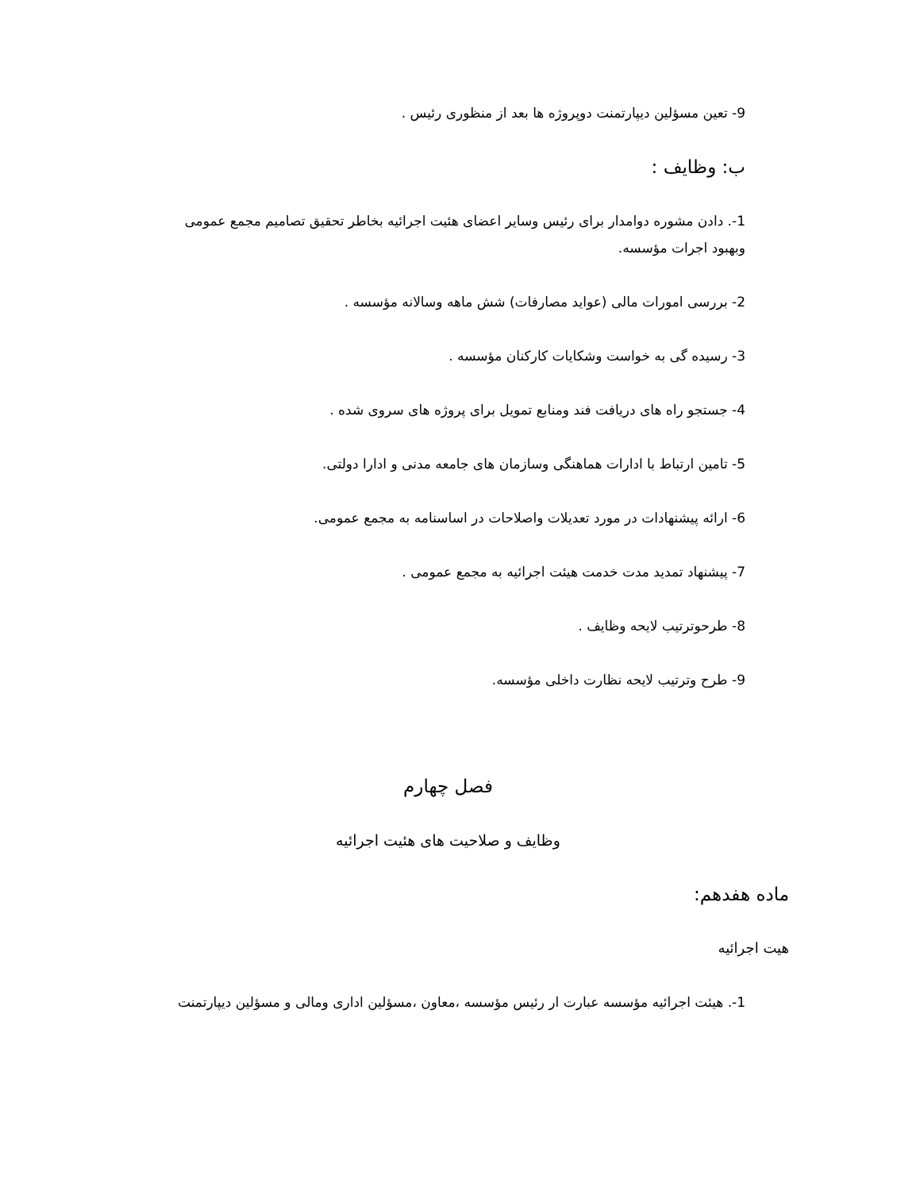9- تعین مسؤلین دیپارتمنت دوپروژه ها بعد از منظوری رئیس .
ب: وظایف :
1-. دادن مشوره دوامدار برای رئیس وسایر اعضای هئیت اجرائیه بخاطر تحقیق تصامیم مجمع عمومی وبهبود اجرات مؤسسه.
2- بررسی امورات مالی (عواید مصارفات) شش ماهه وسالانه مؤسسه .
3- رسیده گی به خواست وشکایات کارکنان مؤسسه .
4- جستجو راه های دریافت فند ومنابع تمویل برای پروژه های سروی شده .
5- تامین ارتباط با ادارات هماهنگی وسازمان های جامعه مدنی و ادارا دولتی.
6- ارائه پیشنهادات در مورد تعدیلات واصلاحات در اساسنامه به مجمع عمومی.
7- پیشنهاد تمدید مدت خدمت هیئت اجرائیه به مجمع عمومی .
8- طرحوترتیب لایحه وظایف .
9- طرح وترتیب لایحه نظارت داخلی مؤسسه.
فصل چهارم
وظایف و صلاحیت های هئیت اجرائیه
ماده هفدهم:
هیت اجرائیه
1-. هیئت اجرائیه مؤسسه عبارت ار رئیس مؤسسه ،معاون ،مسؤلین اداری ومالی و مسؤلین دیپارتمنت